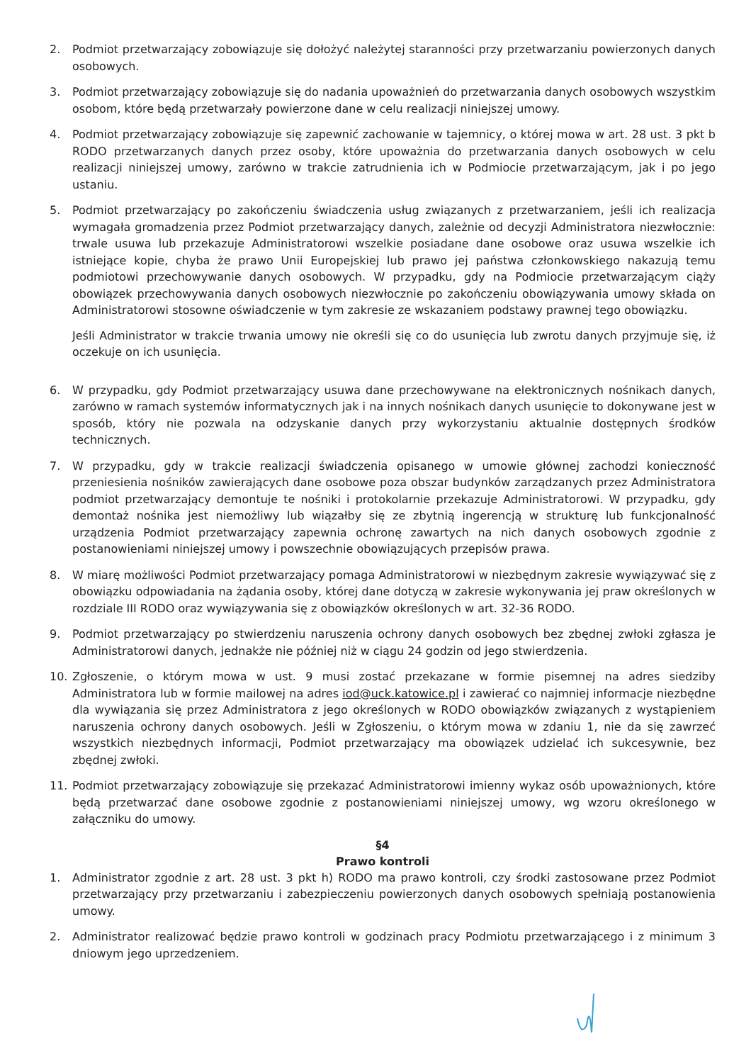2. Podmiot przetwarzający zobowiązuje się dołożyć należytej staranności przy przetwarzaniu powierzonych danych osobowych.
3. Podmiot przetwarzający zobowiązuje się do nadania upoważnień do przetwarzania danych osobowych wszystkim osobom, które będą przetwarzały powierzone dane w celu realizacji niniejszej umowy.
4. Podmiot przetwarzający zobowiązuje się zapewnić zachowanie w tajemnicy, o której mowa w art. 28 ust. 3 pkt b RODO przetwarzanych danych przez osoby, które upoważnia do przetwarzania danych osobowych w celu realizacji niniejszej umowy, zarówno w trakcie zatrudnienia ich w Podmiocie przetwarzającym, jak i po jego ustaniu.
5. Podmiot przetwarzający po zakończeniu świadczenia usług związanych z przetwarzaniem, jeśli ich realizacja wymagała gromadzenia przez Podmiot przetwarzający danych, zależnie od decyzji Administratora niezwłocznie: trwale usuwa lub przekazuje Administratorowi wszelkie posiadane dane osobowe oraz usuwa wszelkie ich istniejące kopie, chyba że prawo Unii Europejskiej lub prawo jej państwa członkowskiego nakazują temu podmiotowi przechowywanie danych osobowych. W przypadku, gdy na Podmiocie przetwarzającym ciąży obowiązek przechowywania danych osobowych niezwłocznie po zakończeniu obowiązywania umowy składa on Administratorowi stosowne oświadczenie w tym zakresie ze wskazaniem podstawy prawnej tego obowiązku.
Jeśli Administrator w trakcie trwania umowy nie określi się co do usunięcia lub zwrotu danych przyjmuje się, iż oczekuje on ich usunięcia.
6. W przypadku, gdy Podmiot przetwarzający usuwa dane przechowywane na elektronicznych nośnikach danych, zarówno w ramach systemów informatycznych jak i na innych nośnikach danych usunięcie to dokonywane jest w sposób, który nie pozwala na odzyskanie danych przy wykorzystaniu aktualnie dostępnych środków technicznych.
7. W przypadku, gdy w trakcie realizacji świadczenia opisanego w umowie głównej zachodzi konieczność przeniesienia nośników zawierających dane osobowe poza obszar budynków zarządzanych przez Administratora podmiot przetwarzający demontuje te nośniki i protokolarnie przekazuje Administratorowi. W przypadku, gdy demontaż nośnika jest niemożliwy lub wiązałby się ze zbytnią ingerencją w strukturę lub funkcjonalność urządzenia Podmiot przetwarzający zapewnia ochronę zawartych na nich danych osobowych zgodnie z postanowieniami niniejszej umowy i powszechnie obowiązujących przepisów prawa.
8. W miarę możliwości Podmiot przetwarzający pomaga Administratorowi w niezbędnym zakresie wywiązywać się z obowiązku odpowiadania na żądania osoby, której dane dotyczą w zakresie wykonywania jej praw określonych w rozdziale III RODO oraz wywiązywania się z obowiązków określonych w art. 32-36 RODO.
9. Podmiot przetwarzający po stwierdzeniu naruszenia ochrony danych osobowych bez zbędnej zwłoki zgłasza je Administratorowi danych, jednakże nie później niż w ciągu 24 godzin od jego stwierdzenia.
10. Zgłoszenie, o którym mowa w ust. 9 musi zostać przekazane w formie pisemnej na adres siedziby Administratora lub w formie mailowej na adres iod@uck.katowice.pl i zawierać co najmniej informacje niezbędne dla wywiązania się przez Administratora z jego określonych w RODO obowiązków związanych z wystąpieniem naruszenia ochrony danych osobowych. Jeśli w Zgłoszeniu, o którym mowa w zdaniu 1, nie da się zawrzeć wszystkich niezbędnych informacji, Podmiot przetwarzający ma obowiązek udzielać ich sukcesywnie, bez zbędnej zwłoki.
11. Podmiot przetwarzający zobowiązuje się przekazać Administratorowi imienny wykaz osób upoważnionych, które będą przetwarzać dane osobowe zgodnie z postanowieniami niniejszej umowy, wg wzoru określonego w załączniku do umowy.
§4
Prawo kontroli
1. Administrator zgodnie z art. 28 ust. 3 pkt h) RODO ma prawo kontroli, czy środki zastosowane przez Podmiot przetwarzający przy przetwarzaniu i zabezpieczeniu powierzonych danych osobowych spełniają postanowienia umowy.
2. Administrator realizować będzie prawo kontroli w godzinach pracy Podmiotu przetwarzającego i z minimum 3 dniowym jego uprzedzeniem.